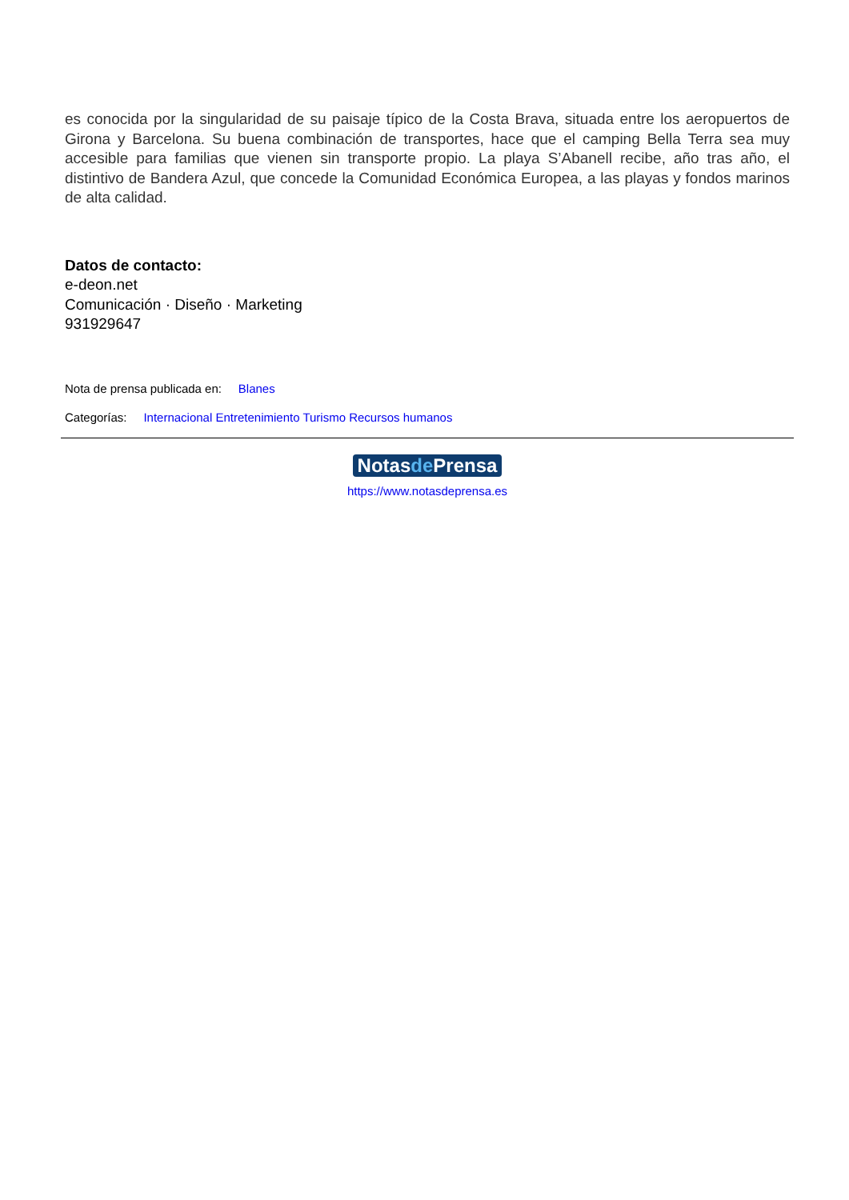es conocida por la singularidad de su paisaje típico de la Costa Brava, situada entre los aeropuertos de Girona y Barcelona. Su buena combinación de transportes, hace que el camping Bella Terra sea muy accesible para familias que vienen sin transporte propio. La playa S’Abanell recibe, año tras año, el distintivo de Bandera Azul, que concede la Comunidad Económica Europea, a las playas y fondos marinos de alta calidad.
Datos de contacto:
e-deon.net
Comunicación · Diseño · Marketing
931929647
Nota de prensa publicada en: Blanes
Categorías: Internacional Entretenimiento Turismo Recursos humanos
Notasde Prensa
https://www.notasdeprensa.es